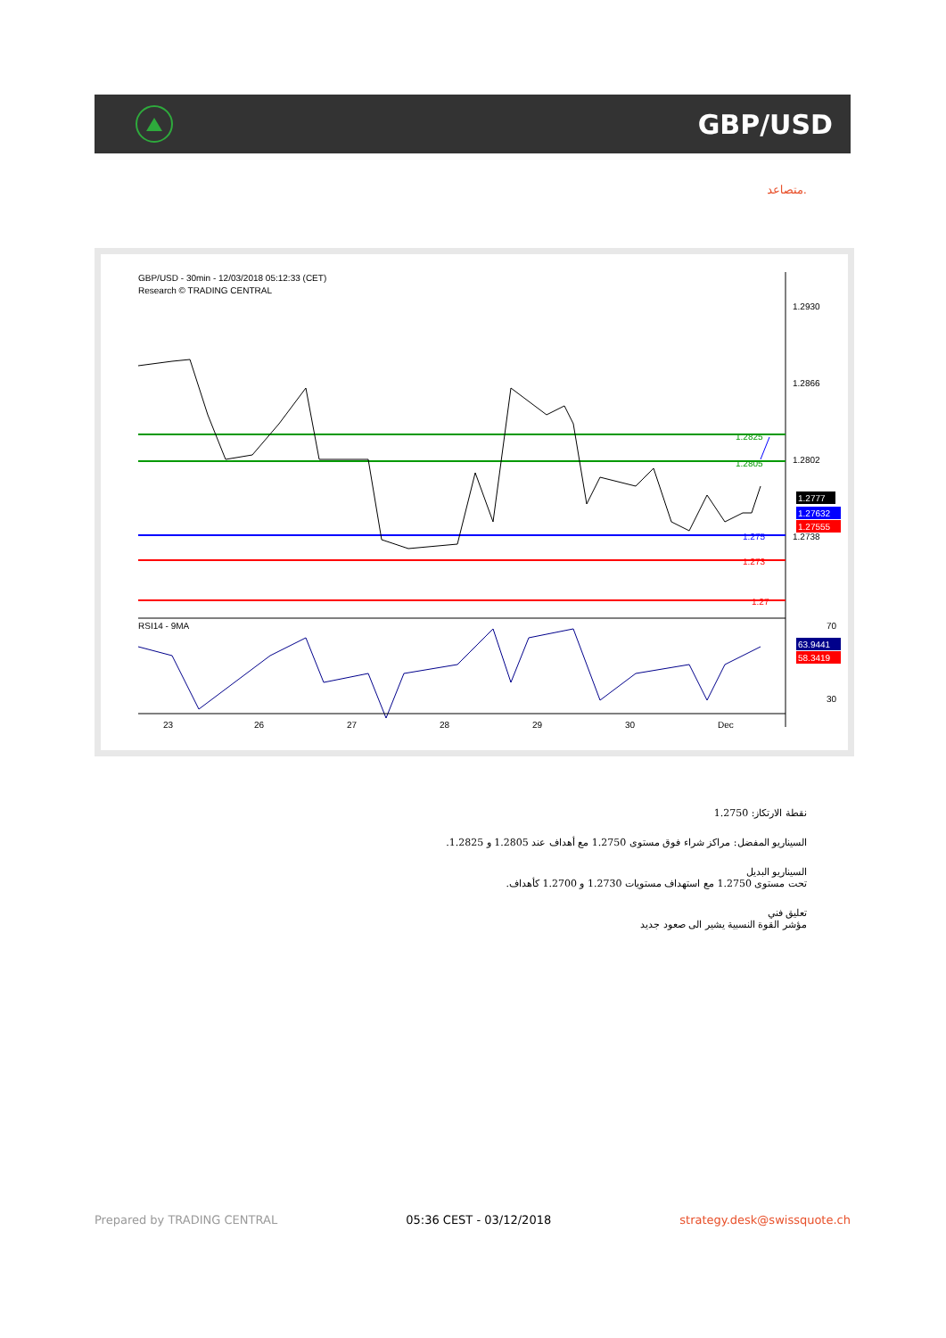GBP/USD
متصاعد.
GBP/USD - 30min - 12/03/2018 05:12:33 (CET)
Research © TRADING CENTRAL
RSI14 - 9MA
1.2930
1.2866
1.2802
1.2738
1.2825
1.2805
1.275
1.273
1.27
1.2777
1.27632
1.27555
63.9441
58.3419
70
30
23
26
27
28
29
30
Dec
نقطة الارتكاز: 1.2750
السيناريو المفضل: مراكز شراء فوق مستوى 1.2750 مع أهداف عند 1.2805 و 1.2825.
السيناريو البديل
تحت مستوى 1.2750 مع استهداف مستويات 1.2730 و 1.2700 كأهداف.
تعليق فني
مؤشر القوة النسبية يشير الى صعود جديد
Prepared by TRADING CENTRAL 05:36 CEST - 03/12/2018 strategy.desk@swissquote.ch